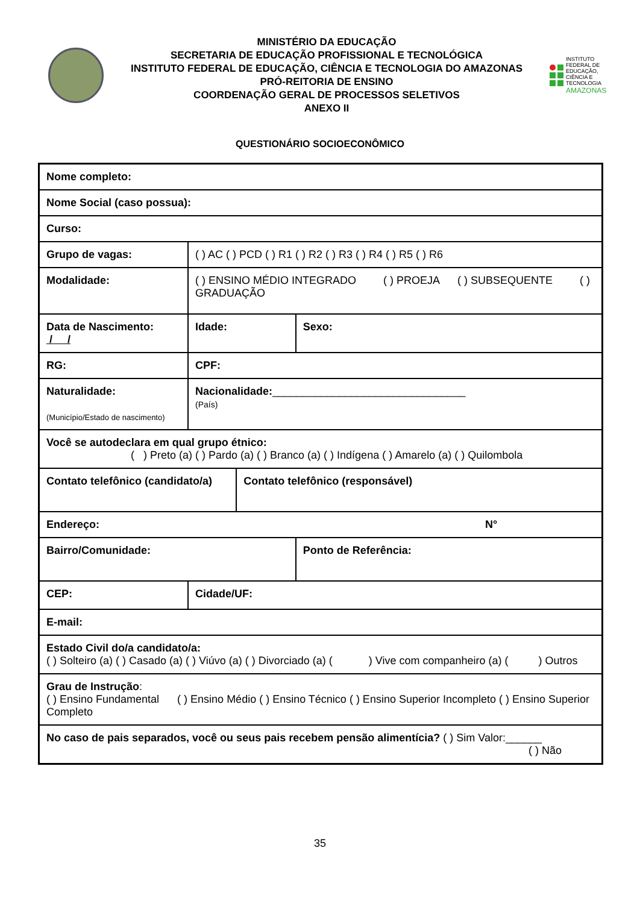MINISTÉRIO DA EDUCAÇÃO
SECRETARIA DE EDUCAÇÃO PROFISSIONAL E TECNOLÓGICA
INSTITUTO FEDERAL DE EDUCAÇÃO, CIÊNCIA E TECNOLOGIA DO AMAZONAS
PRÓ-REITORIA DE ENSINO
COORDENAÇÃO GERAL DE PROCESSOS SELETIVOS
ANEXO II
INSTITUTO FEDERAL DE EDUCAÇÃO, CIÊNCIA E TECNOLOGIA
AMAZONAS
QUESTIONÁRIO SOCIOECONÔMICO
| Nome completo: | | | |
| Nome Social (caso possua): | | | |
| Curso: | | | |
| Grupo de vagas: | ( ) AC ( ) PCD ( ) R1 ( ) R2 ( ) R3 ( ) R4 ( ) R5 ( ) R6 | | |
| Modalidade: | ( ) ENSINO MÉDIO INTEGRADO ( ) PROEJA ( ) SUBSEQUENTE ( ) GRADUAÇÃO | | |
| Data de Nascimento: / / | Idade: | | Sexo: |
| RG: | CPF: | | |
| Naturalidade: (Município/Estado de nascimento) | Nacionalidade: ________________________________ (País) | | |
| Você se autodeclara em qual grupo étnico: ( ) Preto (a) ( ) Pardo (a) ( ) Branco (a) ( ) Indígena ( ) Amarelo (a) ( ) Quilombola | | | |
| Contato telefônico (candidato/a) | | Contato telefônico (responsável) | |
| Endereço: N° | | | |
| Bairro/Comunidade: | | | Ponto de Referência: |
| CEP: | Cidade/UF: | | |
| E-mail: | | | |
| Estado Civil do/a candidato/a: ( ) Solteiro (a) ( ) Casado (a) ( ) Viúvo (a) ( ) Divorciado (a) ( ) Vive com companheiro (a) ( ) Outros | | | |
| Grau de Instrução : ( ) Ensino Fundamental ( ) Ensino Médio ( ) Ensino Técnico ( ) Ensino Superior Incompleto ( ) Ensino Superior Completo | | | |
| No caso de pais separados, você ou seus pais recebem pensão alimentícia? ( ) Sim Valor:______ ( ) Não | | | |
35